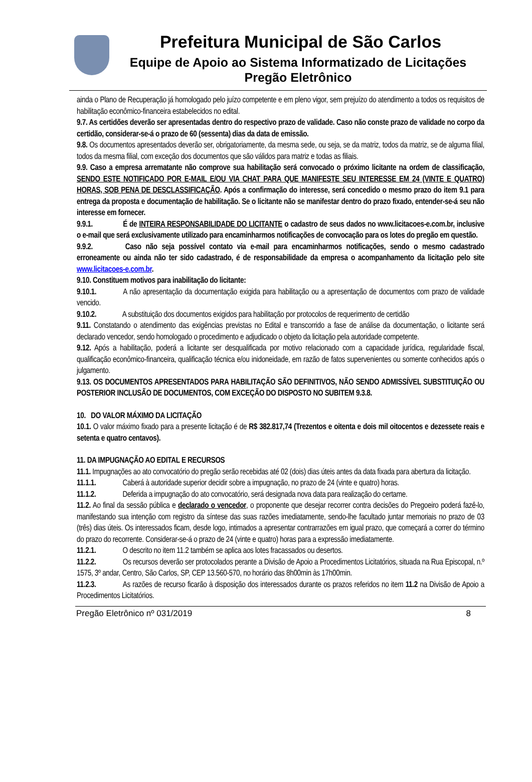Prefeitura Municipal de São Carlos
Equipe de Apoio ao Sistema Informatizado de Licitações
Pregão Eletrônico
ainda o Plano de Recuperação já homologado pelo juízo competente e em pleno vigor, sem prejuízo do atendimento a todos os requisitos de habilitação econômico-financeira estabelecidos no edital.
9.7. As certidões deverão ser apresentadas dentro do respectivo prazo de validade. Caso não conste prazo de validade no corpo da certidão, considerar-se-á o prazo de 60 (sessenta) dias da data de emissão.
9.8. Os documentos apresentados deverão ser, obrigatoriamente, da mesma sede, ou seja, se da matriz, todos da matriz, se de alguma filial, todos da mesma filial, com exceção dos documentos que são válidos para matriz e todas as filiais.
9.9. Caso a empresa arrematante não comprove sua habilitação será convocado o próximo licitante na ordem de classificação, SENDO ESTE NOTIFICADO POR E-MAIL E/OU VIA CHAT PARA QUE MANIFESTE SEU INTERESSE EM 24 (VINTE E QUATRO) HORAS, SOB PENA DE DESCLASSIFICAÇÃO. Após a confirmação do interesse, será concedido o mesmo prazo do item 9.1 para entrega da proposta e documentação de habilitação. Se o licitante não se manifestar dentro do prazo fixado, entender-se-á seu não interesse em fornecer.
9.9.1. É de INTEIRA RESPONSABILIDADE DO LICITANTE o cadastro de seus dados no www.licitacoes-e.com.br, inclusive o e-mail que será exclusivamente utilizado para encaminharmos notificações de convocação para os lotes do pregão em questão.
9.9.2. Caso não seja possível contato via e-mail para encaminharmos notificações, sendo o mesmo cadastrado erroneamente ou ainda não ter sido cadastrado, é de responsabilidade da empresa o acompanhamento da licitação pelo site www.licitacoes-e.com.br.
9.10. Constituem motivos para inabilitação do licitante:
9.10.1. A não apresentação da documentação exigida para habilitação ou a apresentação de documentos com prazo de validade vencido.
9.10.2. A substituição dos documentos exigidos para habilitação por protocolos de requerimento de certidão
9.11. Constatando o atendimento das exigências previstas no Edital e transcorrido a fase de análise da documentação, o licitante será declarado vencedor, sendo homologado o procedimento e adjudicado o objeto da licitação pela autoridade competente.
9.12. Após a habilitação, poderá a licitante ser desqualificada por motivo relacionado com a capacidade jurídica, regularidade fiscal, qualificação econômico-financeira, qualificação técnica e/ou inidoneidade, em razão de fatos supervenientes ou somente conhecidos após o julgamento.
9.13. OS DOCUMENTOS APRESENTADOS PARA HABILITAÇÃO SÃO DEFINITIVOS, NÃO SENDO ADMISSÍVEL SUBSTITUIÇÃO OU POSTERIOR INCLUSÃO DE DOCUMENTOS, COM EXCEÇÃO DO DISPOSTO NO SUBITEM 9.3.8.
10. DO VALOR MÁXIMO DA LICITAÇÃO
10.1. O valor máximo fixado para a presente licitação é de R$ 382.817,74 (Trezentos e oitenta e dois mil oitocentos e dezessete reais e setenta e quatro centavos).
11. DA IMPUGNAÇÃO AO EDITAL E RECURSOS
11.1. Impugnações ao ato convocatório do pregão serão recebidas até 02 (dois) dias úteis antes da data fixada para abertura da licitação.
11.1.1. Caberá à autoridade superior decidir sobre a impugnação, no prazo de 24 (vinte e quatro) horas.
11.1.2. Deferida a impugnação do ato convocatório, será designada nova data para realização do certame.
11.2. Ao final da sessão pública e declarado o vencedor, o proponente que desejar recorrer contra decisões do Pregoeiro poderá fazê-lo, manifestando sua intenção com registro da síntese das suas razões imediatamente, sendo-lhe facultado juntar memoriais no prazo de 03 (três) dias úteis. Os interessados ficam, desde logo, intimados a apresentar contrarrazões em igual prazo, que começará a correr do término do prazo do recorrente. Considerar-se-á o prazo de 24 (vinte e quatro) horas para a expressão imediatamente.
11.2.1. O descrito no item 11.2 também se aplica aos lotes fracassados ou desertos.
11.2.2. Os recursos deverão ser protocolados perante a Divisão de Apoio a Procedimentos Licitatórios, situada na Rua Episcopal, n.º 1575, 3º andar, Centro, São Carlos, SP, CEP 13.560-570, no horário das 8h00min às 17h00min.
11.2.3. As razões de recurso ficarão à disposição dos interessados durante os prazos referidos no item 11.2 na Divisão de Apoio a Procedimentos Licitatórios.
Pregão Eletrônico nº 031/2019 8